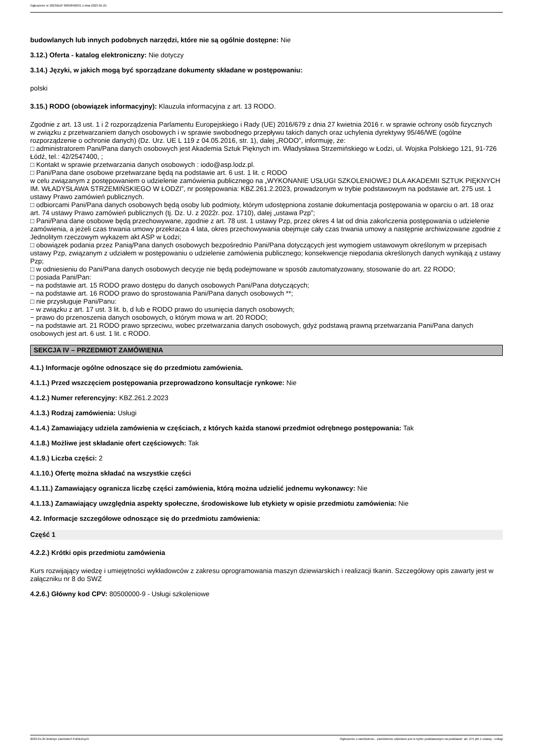Ogłoszenie nr 2023/BZP 00058482/01 z dnia 2023-01-25
budowlanych lub innych podobnych narzędzi, które nie są ogólnie dostępne: Nie
3.12.) Oferta - katalog elektroniczny: Nie dotyczy
3.14.) Języki, w jakich mogą być sporządzane dokumenty składane w postępowaniu:
polski
3.15.) RODO (obowiązek informacyjny): Klauzula informacyjna z art. 13 RODO.
Zgodnie z art. 13 ust. 1 i 2 rozporządzenia Parlamentu Europejskiego i Rady (UE) 2016/679 z dnia 27 kwietnia 2016 r. w sprawie ochrony osób fizycznych
w związku z przetwarzaniem danych osobowych i w sprawie swobodnego przepływu takich danych oraz uchylenia dyrektywy 95/46/WE (ogólne rozporządzenie o ochronie danych) (Dz. Urz. UE L 119 z 04.05.2016, str. 1), dalej „RODO”, informuję, że:
□ administratorem Pani/Pana danych osobowych jest Akademia Sztuk Pięknych im. Władysława Strzemińskiego w Łodzi, ul. Wojska Polskiego 121, 91-726 Łódź, tel.: 42/2547400, ;
□ Kontakt w sprawie przetwarzania danych osobowych : iodo@asp.lodz.pl.
□ Pani/Pana dane osobowe przetwarzane będą na podstawie art. 6 ust. 1 lit. c RODO
w celu związanym z postępowaniem o udzielenie zamówienia publicznego na „WYKONANIE USŁUGI SZKOLENIOWEJ DLA AKADEMII SZTUK PIĘKNYCH IM. WŁADYSŁAWA STRZEMIŃSKIEGO W ŁODZI”, nr postępowania: KBZ.261.2.2023, prowadzonym w trybie podstawowym na podstawie art. 275 ust. 1 ustawy Prawo zamówień publicznych.
□ odbiorcami Pani/Pana danych osobowych będą osoby lub podmioty, którym udostępniona zostanie dokumentacja postępowania w oparciu o art. 18 oraz art. 74 ustawy Prawo zamówień publicznych (tj. Dz. U. z 2022r. poz. 1710), dalej „ustawa Pzp”;
□ Pani/Pana dane osobowe będą przechowywane, zgodnie z art. 78 ust. 1 ustawy Pzp, przez okres 4 lat od dnia zakończenia postępowania o udzielenie zamówienia, a jeżeli czas trwania umowy przekracza 4 lata, okres przechowywania obejmuje cały czas trwania umowy a następnie archiwizowane zgodnie z Jednolitym rzeczowym wykazem akt ASP w Łodzi;
□ obowiązek podania przez Panią/Pana danych osobowych bezpośrednio Pani/Pana dotyczących jest wymogiem ustawowym określonym w przepisach ustawy Pzp, związanym z udziałem w postępowaniu o udzielenie zamówienia publicznego; konsekwencje niepodania określonych danych wynikają z ustawy Pzp;
□ w odniesieniu do Pani/Pana danych osobowych decyzje nie będą podejmowane w sposób zautomatyzowany, stosowanie do art. 22 RODO;
□ posiada Pani/Pan:
− na podstawie art. 15 RODO prawo dostępu do danych osobowych Pani/Pana dotyczących;
− na podstawie art. 16 RODO prawo do sprostowania Pani/Pana danych osobowych **;
□ nie przysługuje Pani/Panu:
− w związku z art. 17 ust. 3 lit. b, d lub e RODO prawo do usunięcia danych osobowych;
− prawo do przenoszenia danych osobowych, o którym mowa w art. 20 RODO;
− na podstawie art. 21 RODO prawo sprzeciwu, wobec przetwarzania danych osobowych, gdyż podstawą prawną przetwarzania Pani/Pana danych osobowych jest art. 6 ust. 1 lit. c RODO.
SEKCJA IV – PRZEDMIOT ZAMÓWIENIA
4.1.) Informacje ogólne odnoszące się do przedmiotu zamówienia.
4.1.1.) Przed wszczęciem postępowania przeprowadzono konsultacje rynkowe: Nie
4.1.2.) Numer referencyjny: KBZ.261.2.2023
4.1.3.) Rodzaj zamówienia: Usługi
4.1.4.) Zamawiający udziela zamówienia w częściach, z których każda stanowi przedmiot odrębnego postępowania: Tak
4.1.8.) Możliwe jest składanie ofert częściowych: Tak
4.1.9.) Liczba części: 2
4.1.10.) Ofertę można składać na wszystkie części
4.1.11.) Zamawiający ogranicza liczbę części zamówienia, którą można udzielić jednemu wykonawcy: Nie
4.1.13.) Zamawiający uwzględnia aspekty społeczne, środowiskowe lub etykiety w opisie przedmiotu zamówienia: Nie
4.2. Informacje szczegółowe odnoszące się do przedmiotu zamówienia:
Część 1
4.2.2.) Krótki opis przedmiotu zamówienia
Kurs rozwijający wiedzę i umiejętności wykładowców z zakresu oprogramowania maszyn dziewiarskich i realizacji tkanin. Szczegółowy opis zawarty jest w załączniku nr 8 do SWZ
4.2.6.) Główny kod CPV: 80500000-9 - Usługi szkoleniowe
2023-01-25 Biuletyn Zamówień Publicznych Ogłoszenie o zamówieniu - Zamówienie udzielane jest w trybie podstawowym na podstawie: art. 275 pkt 1 ustawy - Usługi